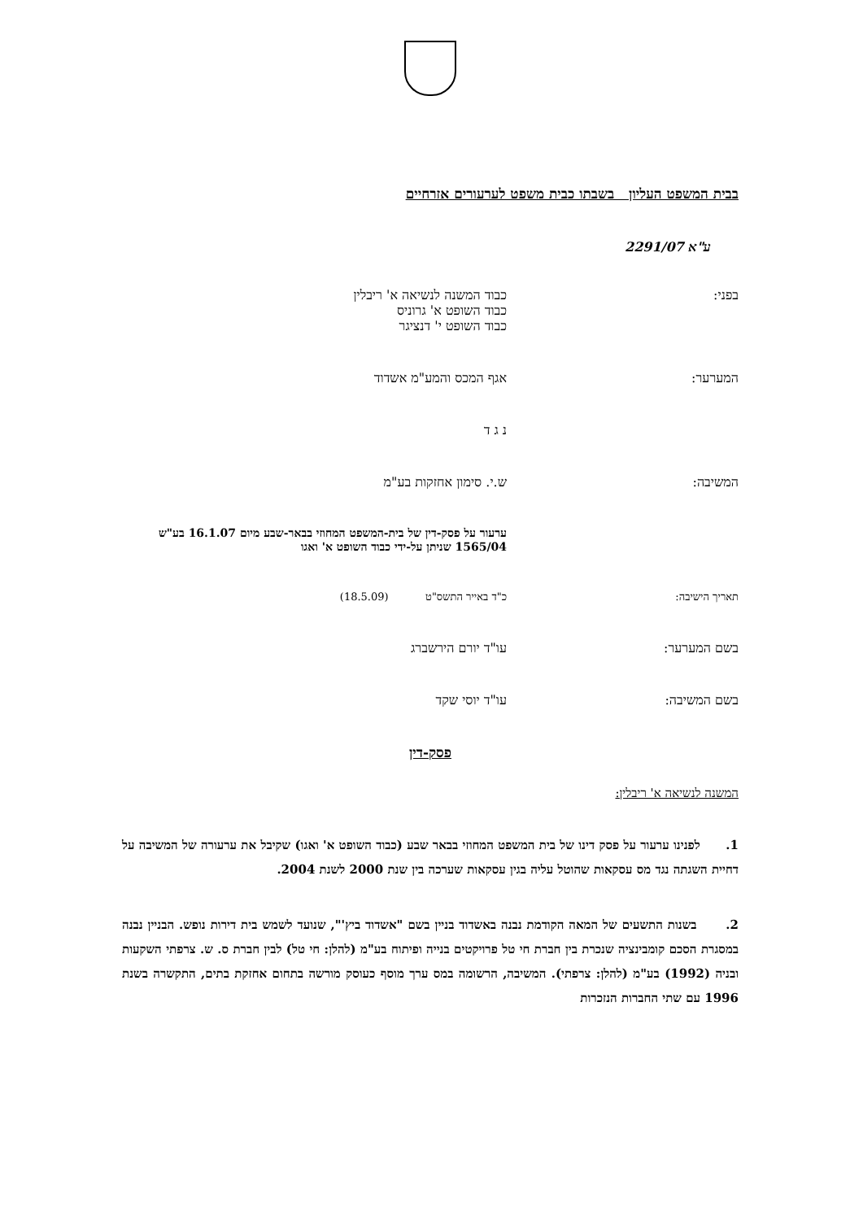בבית המשפט העליון בשבתו כבית משפט לערעורים אזרחיים
ע"א 2291/07
בפני: כבוד המשנה לנשיאה א' ריבלין
כבוד השופט א' גרוניס
כבוד השופט י' דנציגר
המערער: אגף המכס והמע"מ אשדוד
נ ג ד
המשיבה: ש.י. סימון אחזקות בע"מ
ערעור על פסק-דין של בית-המשפט המחוזי בבאר-שבע מיום 16.1.07 בע"ש 1565/04 שניתן על-ידי כבוד השופט א' ואגו
תאריך הישיבה: כ"ד באייר התשס"ט (18.5.09)
בשם המערער: עו"ד יורם הירשברג
בשם המשיבה: עו"ד יוסי שקד
פסק-דין
המשנה לנשיאה א' ריבלין:
1. לפנינו ערעור על פסק דינו של בית המשפט המחוזי בבאר שבע (כבוד השופט א' ואגו) שקיבל את ערעורה של המשיבה על דחיית השגתה נגד מס עסקאות שהוטל עליה בגין עסקאות שערכה בין שנת 2000 לשנת 2004.
2. בשנות התשעים של המאה הקודמת נבנה באשדוד בניין בשם "אשדוד ביץ'", שנועד לשמש בית דירות נופש. הבניין נבנה במסגרת הסכם קומבינציה שנכרת בין חברת חי טל פרויקטים בנייה ופיתוח בע"מ (להלן: חי טל) לבין חברת ס. ש. צרפתי השקעות ובניה (1992) בע"מ (להלן: צרפתי). המשיבה, הרשומה במס ערך מוסף כעוסק מורשה בתחום אחזקת בתים, התקשרה בשנת 1996 עם שתי החברות הנזכרות